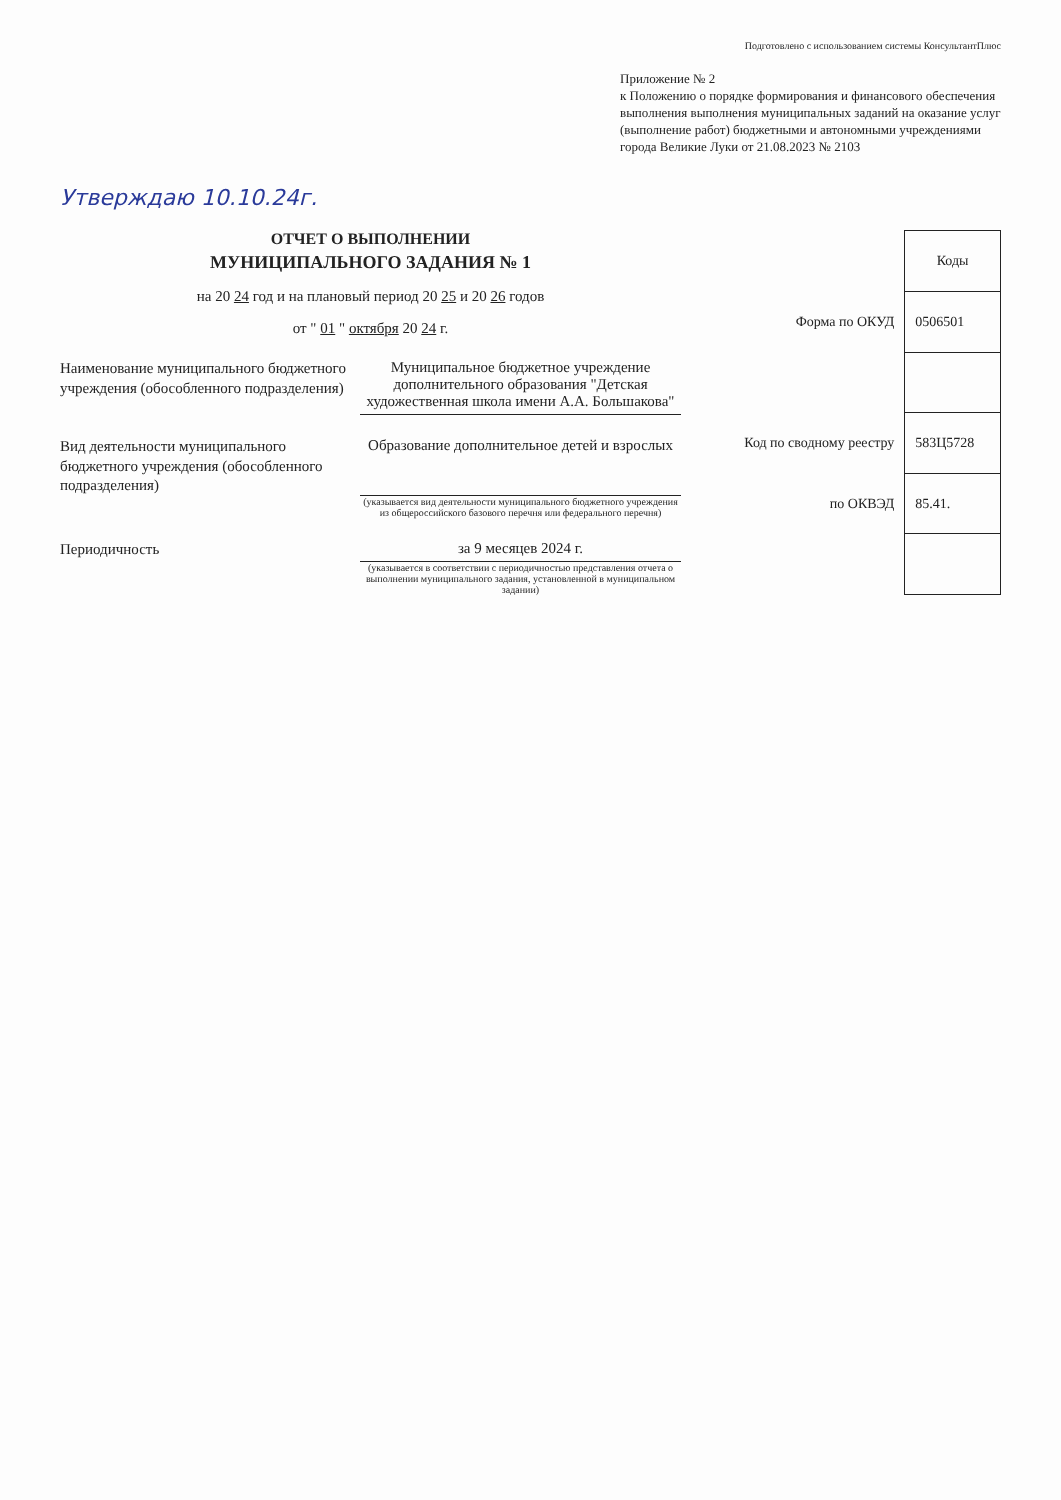Подготовлено с использованием системы КонсультантПлюс
Приложение № 2
к Положению о порядке формирования и финансового обеспечения выполнения выполнения муниципальных заданий на оказание услуг (выполнение работ) бюджетными и автономными учреждениями города Великие Луки от 21.08.2023 № 2103
Утверждаю 10.10.24г.
ОТЧЕТ О ВЫПОЛНЕНИИ
МУНИЦИПАЛЬНОГО ЗАДАНИЯ № 1
на 20 24 год и на плановый период 20 25 и 20 26 годов
от " 01 " октября 20 24 г.
Наименование муниципального бюджетного учреждения (обособленного подразделения)
Муниципальное бюджетное учреждение дополнительного образования "Детская художественная школа имени А.А. Большакова"
Вид деятельности муниципального бюджетного учреждения (обособленного подразделения)
Образование дополнительное детей и взрослых
(указывается вид деятельности муниципального бюджетного учреждения из общероссийского базового перечня или федерального перечня)
Периодичность
за 9 месяцев 2024 г.
(указывается в соответствии с периодичностью представления отчета о выполнении муниципального задания, установленной в муниципальном задании)
| | Коды |
| Форма по ОКУД | 0506501 |
| Код по сводному реестру | 583Ц5728 |
| по ОКВЭД | 85.41. |